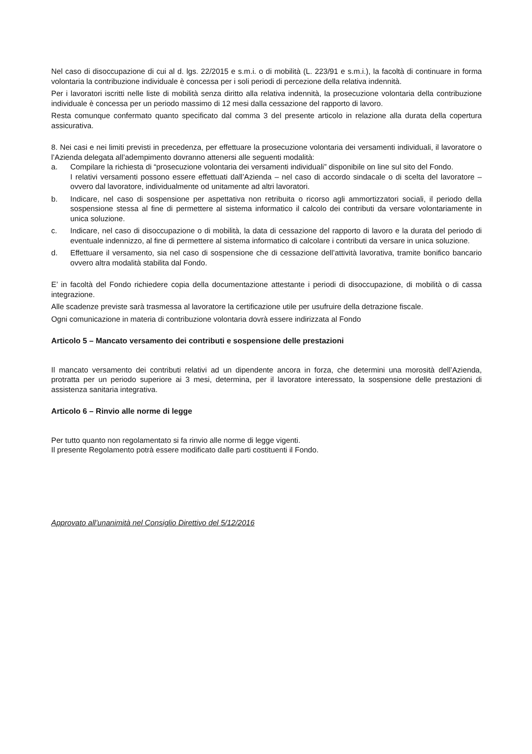Nel caso di disoccupazione di cui al d. lgs. 22/2015 e s.m.i. o di mobilità (L. 223/91 e s.m.i.), la facoltà di continuare in forma volontaria la contribuzione individuale è concessa per i soli periodi di percezione della relativa indennità.
Per i lavoratori iscritti nelle liste di mobilità senza diritto alla relativa indennità, la prosecuzione volontaria della contribuzione individuale è concessa per un periodo massimo di 12 mesi dalla cessazione del rapporto di lavoro.
Resta comunque confermato quanto specificato dal comma 3 del presente articolo in relazione alla durata della copertura assicurativa.
8. Nei casi e nei limiti previsti in precedenza, per effettuare la prosecuzione volontaria dei versamenti individuali, il lavoratore o l’Azienda delegata all’adempimento dovranno attenersi alle seguenti modalità:
a. Compilare la richiesta di “prosecuzione volontaria dei versamenti individuali” disponibile on line sul sito del Fondo.
I relativi versamenti possono essere effettuati dall’Azienda – nel caso di accordo sindacale o di scelta del lavoratore – ovvero dal lavoratore, individualmente od unitamente ad altri lavoratori.
b. Indicare, nel caso di sospensione per aspettativa non retribuita o ricorso agli ammortizzatori sociali, il periodo della sospensione stessa al fine di permettere al sistema informatico il calcolo dei contributi da versare volontariamente in unica soluzione.
c. Indicare, nel caso di disoccupazione o di mobilità, la data di cessazione del rapporto di lavoro e la durata del periodo di eventuale indennizzo, al fine di permettere al sistema informatico di calcolare i contributi da versare in unica soluzione.
d. Effettuare il versamento, sia nel caso di sospensione che di cessazione dell’attività lavorativa, tramite bonifico bancario ovvero altra modalità stabilita dal Fondo.
E’ in facoltà del Fondo richiedere copia della documentazione attestante i periodi di disoccupazione, di mobilità o di cassa integrazione.
Alle scadenze previste sarà trasmessa al lavoratore la certificazione utile per usufruire della detrazione fiscale.
Ogni comunicazione in materia di contribuzione volontaria dovrà essere indirizzata al Fondo
Articolo 5 – Mancato versamento dei contributi e sospensione delle prestazioni
Il mancato versamento dei contributi relativi ad un dipendente ancora in forza, che determini una morosità dell’Azienda, protratta per un periodo superiore ai 3 mesi, determina, per il lavoratore interessato, la sospensione delle prestazioni di assistenza sanitaria integrativa.
Articolo 6 – Rinvio alle norme di legge
Per tutto quanto non regolamentato si fa rinvio alle norme di legge vigenti.
Il presente Regolamento potrà essere modificato dalle parti costituenti il Fondo.
Approvato all’unanimità nel Consiglio Direttivo del 5/12/2016